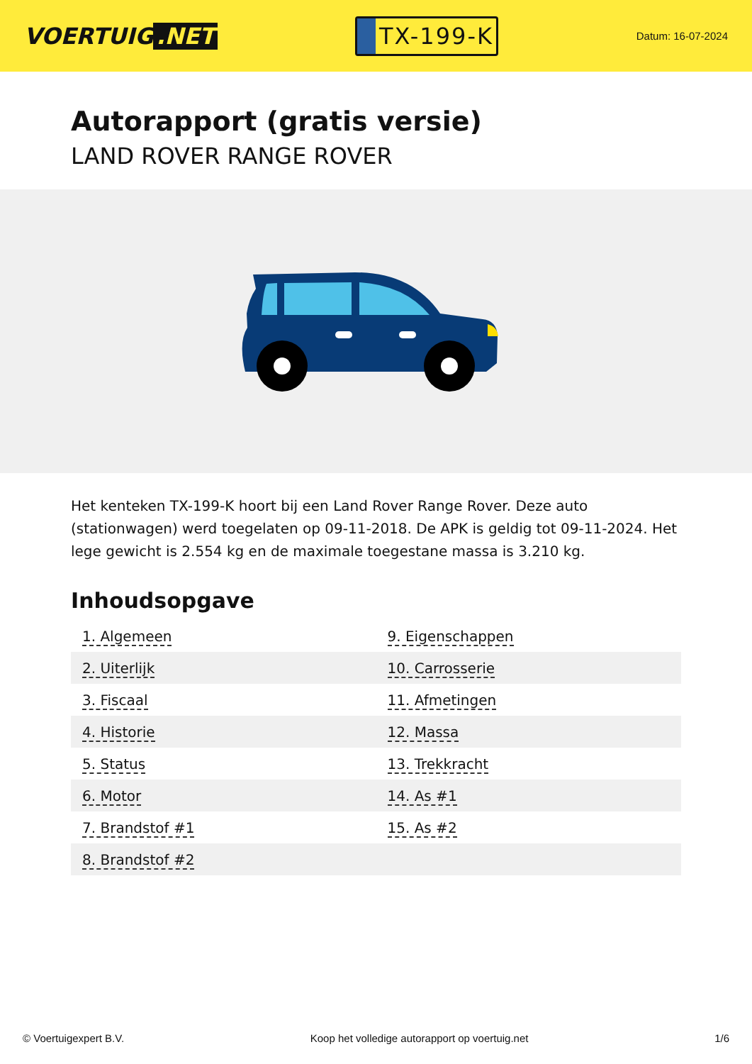VOERTUIG.NET
TX-199-K
Datum: 16-07-2024
Autorapport (gratis versie)
LAND ROVER RANGE ROVER
Het kenteken TX-199-K hoort bij een Land Rover Range Rover. Deze auto (stationwagen) werd toegelaten op 09-11-2018. De APK is geldig tot 09-11-2024. Het lege gewicht is 2.554 kg en de maximale toegestane massa is 3.210 kg.
Inhoudsopgave
| 1. Algemeen | 9. Eigenschappen |
| 2. Uiterlijk | 10. Carrosserie |
| 3. Fiscaal | 11. Afmetingen |
| 4. Historie | 12. Massa |
| 5. Status | 13. Trekkracht |
| 6. Motor | 14. As #1 |
| 7. Brandstof #1 | 15. As #2 |
| 8. Brandstof #2 | |
© Voertuigexpert B.V. Koop het volledige autorapport op voertuig.net 1/6